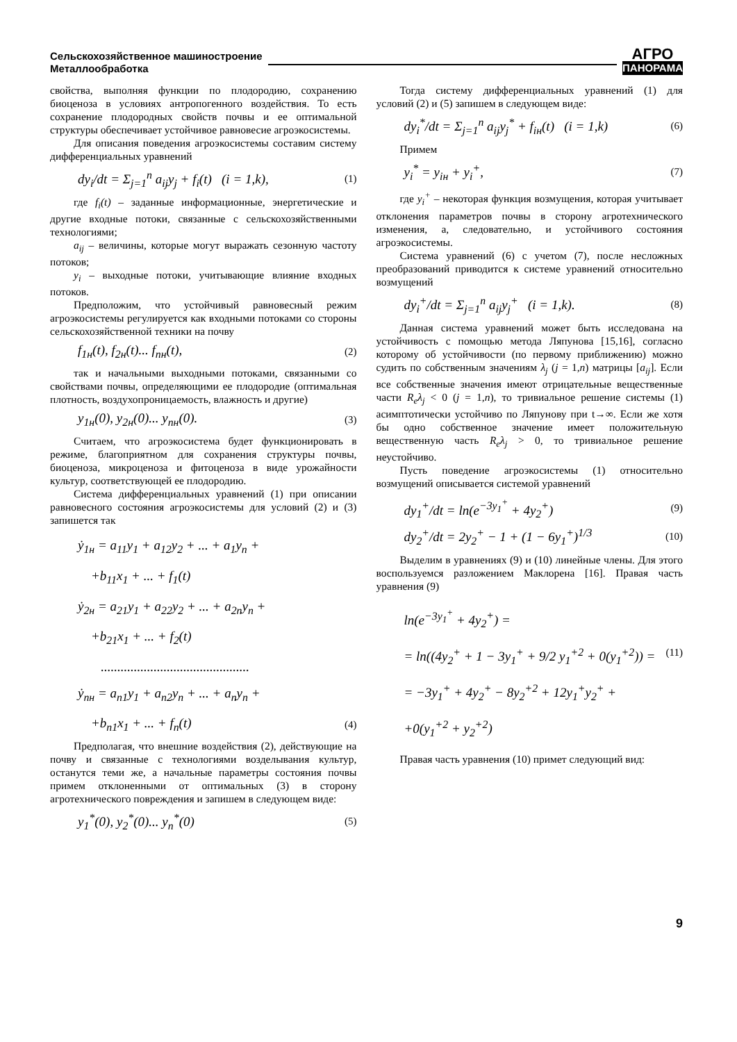Сельскохозяйственное машиностроение
Металлообработка
АГРО
ПАНОРАМА
свойства, выполняя функции по плодородию, сохранению биоценоза в условиях антропогенного воздействия. То есть сохранение плодородных свойств почвы и ее оптимальной структуры обеспечивает устойчивое равновесие агроэкосистемы.
Для описания поведения агроэкосистемы составим систему дифференциальных уравнений
dy<sub>i</sub>/dt = Σ<sub>j=1</sub><sup>n</sup> a<sub>ij</sub>y<sub>j</sub> + f<sub>i</sub>(t) (i = 1,k), (1)
где f<sub>i</sub>(t) – заданные информационные, энергетические и другие входные потоки, связанные с сельскохозяйственными технологиями;
a<sub>ij</sub> – величины, которые могут выражать сезонную частоту потоков;
y<sub>i</sub> – выходные потоки, учитывающие влияние входных потоков.
Предположим, что устойчивый равновесный режим агроэкосистемы регулируется как входными потоками со стороны сельскохозяйственной техники на почву
f<sub>1н</sub>(t), f<sub>2н</sub>(t)... f<sub>nн</sub>(t), (2)
так и начальными выходными потоками, связанными со свойствами почвы, определяющими ее плодородие (оптимальная плотность, воздухопроницаемость, влажность и другие)
y<sub>1н</sub>(0), y<sub>2н</sub>(0)... y<sub>nн</sub>(0). (3)
Считаем, что агроэкосистема будет функционировать в режиме, благоприятном для сохранения структуры почвы, биоценоза, микроценоза и фитоценоза в виде урожайности культур, соответствующей ее плодородию.
Система дифференциальных уравнений (1) при описании равновесного состояния агроэкосистемы для условий (2) и (3) запишется так
ẏ<sub>1н</sub> = a<sub>11</sub>y<sub>1</sub> + a<sub>12</sub>y<sub>2</sub> + ... + a<sub>1</sub>y<sub>n</sub> +
+b<sub>11</sub>x<sub>1</sub> + ... + f<sub>1</sub>(t)
ẏ<sub>2н</sub> = a<sub>21</sub>y<sub>1</sub> + a<sub>22</sub>y<sub>2</sub> + ... + a<sub>2n</sub>y<sub>n</sub> +
+b<sub>21</sub>x<sub>1</sub> + ... + f<sub>2</sub>(t)
.............................................
ẏ<sub>nн</sub> = a<sub>n1</sub>y<sub>1</sub> + a<sub>n2</sub>y<sub>n</sub> + ... + a<sub>n</sub>y<sub>n</sub> +
+b<sub>n1</sub>x<sub>1</sub> + ... + f<sub>n</sub>(t) (4)
Предполагая, что внешние воздействия (2), действующие на почву и связанные с технологиями возделывания культур, останутся теми же, а начальные параметры состояния почвы примем отклоненными от оптимальных (3) в сторону агротехнического повреждения и запишем в следующем виде:
y<sub>1</sub><sup>*</sup>(0), y<sub>2</sub><sup>*</sup>(0)... y<sub>n</sub><sup>*</sup>(0) (5)
Тогда систему дифференциальных уравнений (1) для условий (2) и (5) запишем в следующем виде:
dy<sub>i</sub><sup>*</sup>/dt = Σ<sub>j=1</sub><sup>n</sup> a<sub>ij</sub>y<sub>j</sub><sup>*</sup> + f<sub>iн</sub>(t) (i = 1,k) (6)
Примем
y<sub>i</sub><sup>*</sup> = y<sub>iн</sub> + y<sub>i</sub><sup>+</sup>, (7)
где y<sub>i</sub><sup>+</sup> – некоторая функция возмущения, которая учитывает отклонения параметров почвы в сторону агротехнического изменения, а, следовательно, и устойчивого состояния агроэкосистемы.
Система уравнений (6) с учетом (7), после несложных преобразований приводится к системе уравнений относительно возмущений
dy<sub>i</sub><sup>+</sup>/dt = Σ<sub>j=1</sub><sup>n</sup> a<sub>ij</sub>y<sub>j</sub><sup>+</sup> (i = 1,k). (8)
Данная система уравнений может быть исследована на устойчивость с помощью метода Ляпунова [15,16], согласно которому об устойчивости (по первому приближению) можно судить по собственным значениям λ<sub>j</sub> (j = 1,n) матрицы [a<sub>ij</sub>]. Если все собственные значения имеют отрицательные вещественные части R<sub>e</sub>λ<sub>j</sub> < 0 (j = 1,n), то тривиальное решение системы (1) асимптотически устойчиво по Ляпунову при t→∞. Если же хотя бы одно собственное значение имеет положительную вещественную часть R<sub>e</sub>λ<sub>j</sub> > 0, то тривиальное решение неустойчиво.
Пусть поведение агроэкосистемы (1) относительно возмущений описывается системой уравнений
dy<sub>1</sub><sup>+</sup>/dt = ln(e<sup>−3y<sub>1</sub><sup>+</sup></sup> + 4y<sub>2</sub><sup>+</sup>) (9)
dy<sub>2</sub><sup>+</sup>/dt = 2y<sub>2</sub><sup>+</sup> − 1 + (1 − 6y<sub>1</sub><sup>+</sup>)<sup>1/3</sup> (10)
Выделим в уравнениях (9) и (10) линейные члены. Для этого воспользуемся разложением Маклорена [16]. Правая часть уравнения (9)
ln(e<sup>−3y<sub>1</sub><sup>+</sup></sup> + 4y<sub>2</sub><sup>+</sup>) =
= ln((4y<sub>2</sub><sup>+</sup> + 1 − 3y<sub>1</sub><sup>+</sup> + 9/2 y<sub>1</sub><sup>+2</sup> + 0(y<sub>1</sub><sup>+2</sup>)) = (11)
= −3y<sub>1</sub><sup>+</sup> + 4y<sub>2</sub><sup>+</sup> − 8y<sub>2</sub><sup>+2</sup> + 12y<sub>1</sub><sup>+</sup>y<sub>2</sub><sup>+</sup> +
+0(y<sub>1</sub><sup>+2</sup> + y<sub>2</sub><sup>+2</sup>)
Правая часть уравнения (10) примет следующий вид:
9